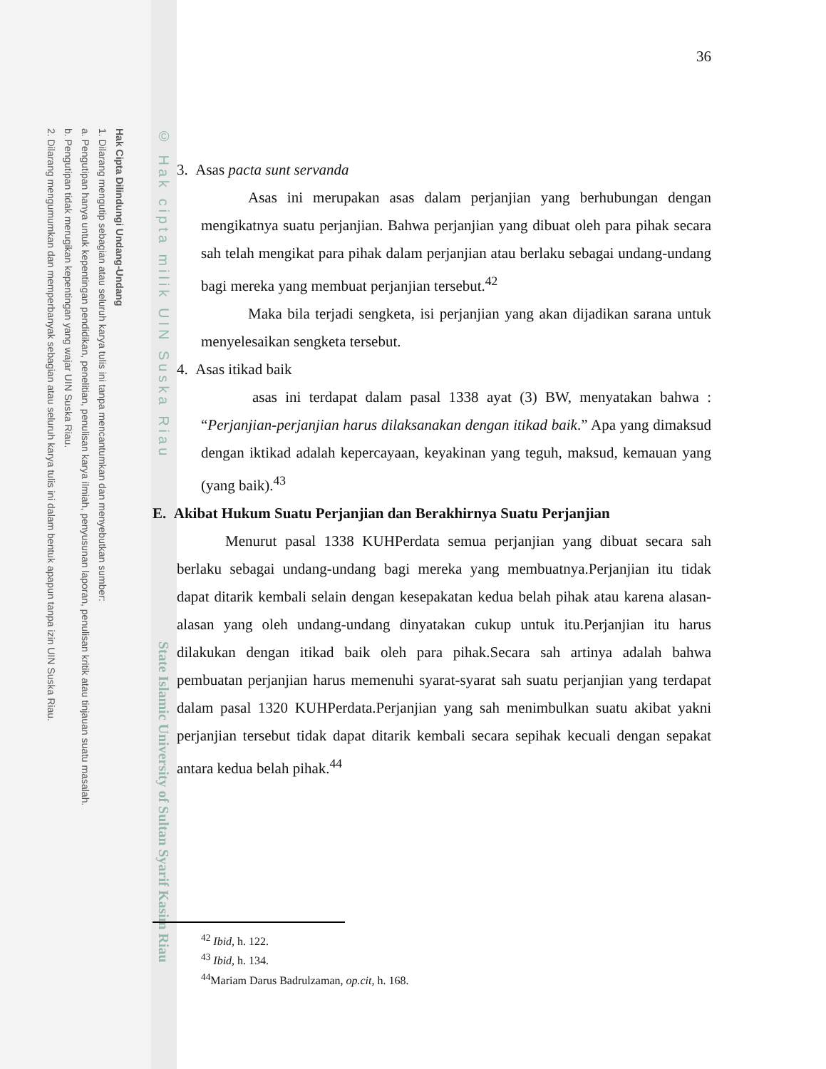Hak Cipta Dilindungi Undang-Undang
1. Dilarang mengutip sebagian atau seluruh karya tulis ini tanpa mencantumkan dan menyebutkan sumber:
a. Pengutipan hanya untuk kepentingan pendidikan, penelitian, penulisan karya ilmiah, penyusunan laporan, penulisan kritik atau tinjauan suatu masalah.
b. Pengutipan tidak merugikan kepentingan yang wajar UIN Suska Riau.
2. Dilarang mengumumkan dan memperbanyak sebagian atau seluruh karya tulis ini dalam bentuk apapun tanpa izin UIN Suska Riau.
© Hak cipta milik UIN Suska Riau
State Islamic University of Sultan Syarif Kasim Riau
36
3. Asas pacta sunt servanda
Asas ini merupakan asas dalam perjanjian yang berhubungan dengan mengikatnya suatu perjanjian. Bahwa perjanjian yang dibuat oleh para pihak secara sah telah mengikat para pihak dalam perjanjian atau berlaku sebagai undang-undang bagi mereka yang membuat perjanjian tersebut.<sup>42</sup>
Maka bila terjadi sengketa, isi perjanjian yang akan dijadikan sarana untuk menyelesaikan sengketa tersebut.
4. Asas itikad baik
asas ini terdapat dalam pasal 1338 ayat (3) BW, menyatakan bahwa : “Perjanjian-perjanjian harus dilaksanakan dengan itikad baik.” Apa yang dimaksud dengan iktikad adalah kepercayaan, keyakinan yang teguh, maksud, kemauan yang (yang baik).<sup>43</sup>
E. Akibat Hukum Suatu Perjanjian dan Berakhirnya Suatu Perjanjian
Menurut pasal 1338 KUHPerdata semua perjanjian yang dibuat secara sah berlaku sebagai undang-undang bagi mereka yang membuatnya.Perjanjian itu tidak dapat ditarik kembali selain dengan kesepakatan kedua belah pihak atau karena alasan-alasan yang oleh undang-undang dinyatakan cukup untuk itu.Perjanjian itu harus dilakukan dengan itikad baik oleh para pihak.Secara sah artinya adalah bahwa pembuatan perjanjian harus memenuhi syarat-syarat sah suatu perjanjian yang terdapat dalam pasal 1320 KUHPerdata.Perjanjian yang sah menimbulkan suatu akibat yakni perjanjian tersebut tidak dapat ditarik kembali secara sepihak kecuali dengan sepakat antara kedua belah pihak.<sup>44</sup>
<sup>42</sup> Ibid, h. 122.
<sup>43</sup> Ibid, h. 134.
<sup>44</sup> Mariam Darus Badrulzaman, op.cit, h. 168.